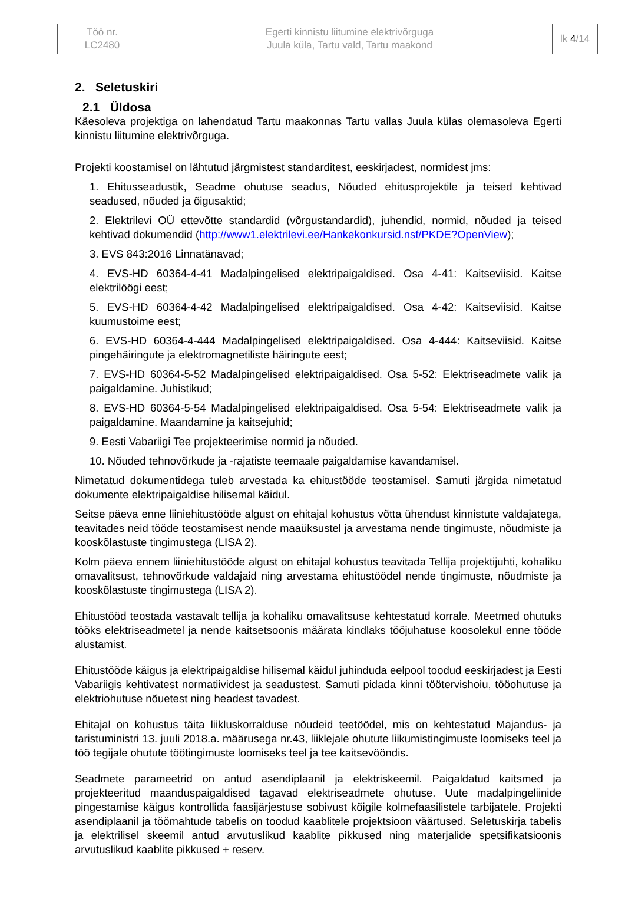| Töö nr. LC2480 | Egerti kinnistu liitumine elektrivõrguga Juula küla, Tartu vald, Tartu maakond | lk 4 /14 |
2. Seletuskiri
2.1 Üldosa
Käesoleva projektiga on lahendatud Tartu maakonnas Tartu vallas Juula külas olemasoleva Egerti kinnistu liitumine elektrivõrguga.
Projekti koostamisel on lähtutud järgmistest standarditest, eeskirjadest, normidest jms:
1. Ehitusseadustik, Seadme ohutuse seadus, Nõuded ehitusprojektile ja teised kehtivad seadused, nõuded ja õigusaktid;
2. Elektrilevi OÜ ettevõtte standardid (võrgustandardid), juhendid, normid, nõuded ja teised kehtivad dokumendid (http://www1.elektrilevi.ee/Hankekonkursid.nsf/PKDE?OpenView);
3. EVS 843:2016 Linnatänavad;
4. EVS-HD 60364-4-41 Madalpingelised elektripaigaldised. Osa 4-41: Kaitseviisid. Kaitse elektrilöögi eest;
5. EVS-HD 60364-4-42 Madalpingelised elektripaigaldised. Osa 4-42: Kaitseviisid. Kaitse kuumustoime eest;
6. EVS-HD 60364-4-444 Madalpingelised elektripaigaldised. Osa 4-444: Kaitseviisid. Kaitse pingehäiringute ja elektromagnetiliste häiringute eest;
7. EVS-HD 60364-5-52 Madalpingelised elektripaigaldised. Osa 5-52: Elektriseadmete valik ja paigaldamine. Juhistikud;
8. EVS-HD 60364-5-54 Madalpingelised elektripaigaldised. Osa 5-54: Elektriseadmete valik ja paigaldamine. Maandamine ja kaitsejuhid;
9. Eesti Vabariigi Tee projekteerimise normid ja nõuded.
10. Nõuded tehnovõrkude ja -rajatiste teemaale paigaldamise kavandamisel.
Nimetatud dokumentidega tuleb arvestada ka ehitustööde teostamisel. Samuti järgida nimetatud dokumente elektripaigaldise hilisemal käidul.
Seitse päeva enne liiniehitustööde algust on ehitajal kohustus võtta ühendust kinnistute valdajatega, teavitades neid tööde teostamisest nende maaüksustel ja arvestama nende tingimuste, nõudmiste ja kooskõlastuste tingimustega (LISA 2).
Kolm päeva ennem liiniehitustööde algust on ehitajal kohustus teavitada Tellija projektijuhti, kohaliku omavalitsust, tehnovõrkude valdajaid ning arvestama ehitustöödel nende tingimuste, nõudmiste ja kooskõlastuste tingimustega (LISA 2).
Ehitustööd teostada vastavalt tellija ja kohaliku omavalitsuse kehtestatud korrale. Meetmed ohutuks tööks elektriseadmetel ja nende kaitsetsoonis määrata kindlaks tööjuhatuse koosolekul enne tööde alustamist.
Ehitustööde käigus ja elektripaigaldise hilisemal käidul juhinduda eelpool toodud eeskirjadest ja Eesti Vabariigis kehtivatest normatiividest ja seadustest. Samuti pidada kinni töötervishoiu, tööohutuse ja elektriohutuse nõuetest ning headest tavadest.
Ehitajal on kohustus täita liikluskorralduse nõudeid teetöödel, mis on kehtestatud Majandus- ja taristuministri 13. juuli 2018.a. määrusega nr.43, liiklejale ohutute liikumistingimuste loomiseks teel ja töö tegijale ohutute töötingimuste loomiseks teel ja tee kaitsevööndis.
Seadmete parameetrid on antud asendiplaanil ja elektriskeemil. Paigaldatud kaitsmed ja projekteeritud maanduspaigaldised tagavad elektriseadmete ohutuse. Uute madalpingeliinide pingestamise käigus kontrollida faasijärjestuse sobivust kõigile kolmefaasilistele tarbijatele. Projekti asendiplaanil ja töömahtude tabelis on toodud kaablitele projektsioon väärtused. Seletuskirja tabelis ja elektrilisel skeemil antud arvutuslikud kaablite pikkused ning materjalide spetsifikatsioonis arvutuslikud kaablite pikkused + reserv.